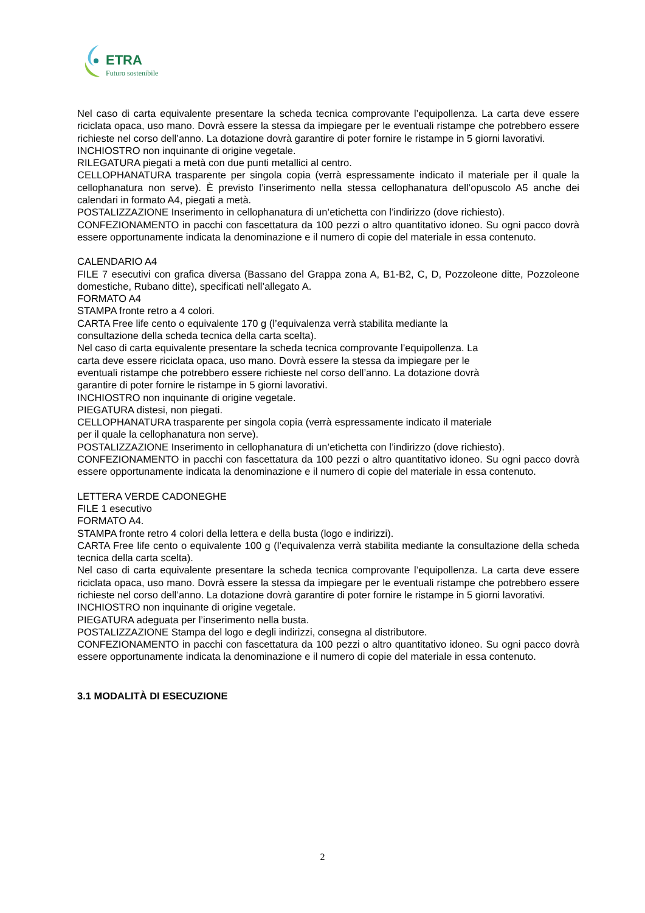ETRA
Futuro sostenibile
Nel caso di carta equivalente presentare la scheda tecnica comprovante l’equipollenza. La carta deve essere riciclata opaca, uso mano. Dovrà essere la stessa da impiegare per le eventuali ristampe che potrebbero essere richieste nel corso dell’anno. La dotazione dovrà garantire di poter fornire le ristampe in 5 giorni lavorativi.
INCHIOSTRO non inquinante di origine vegetale.
RILEGATURA piegati a metà con due punti metallici al centro.
CELLOPHANATURA trasparente per singola copia (verrà espressamente indicato il materiale per il quale la cellophanatura non serve). È previsto l’inserimento nella stessa cellophanatura dell’opuscolo A5 anche dei calendari in formato A4, piegati a metà.
POSTALIZZAZIONE Inserimento in cellophanatura di un’etichetta con l’indirizzo (dove richiesto).
CONFEZIONAMENTO in pacchi con fascettatura da 100 pezzi o altro quantitativo idoneo. Su ogni pacco dovrà essere opportunamente indicata la denominazione e il numero di copie del materiale in essa contenuto.
CALENDARIO A4
FILE 7 esecutivi con grafica diversa (Bassano del Grappa zona A, B1-B2, C, D, Pozzoleone ditte, Pozzoleone domestiche, Rubano ditte), specificati nell’allegato A.
FORMATO A4
STAMPA fronte retro a 4 colori.
CARTA Free life cento o equivalente 170 g (l’equivalenza verrà stabilita mediante la
consultazione della scheda tecnica della carta scelta).
Nel caso di carta equivalente presentare la scheda tecnica comprovante l’equipollenza. La
carta deve essere riciclata opaca, uso mano. Dovrà essere la stessa da impiegare per le
eventuali ristampe che potrebbero essere richieste nel corso dell’anno. La dotazione dovrà
garantire di poter fornire le ristampe in 5 giorni lavorativi.
INCHIOSTRO non inquinante di origine vegetale.
PIEGATURA distesi, non piegati.
CELLOPHANATURA trasparente per singola copia (verrà espressamente indicato il materiale
per il quale la cellophanatura non serve).
POSTALIZZAZIONE Inserimento in cellophanatura di un’etichetta con l’indirizzo (dove richiesto).
CONFEZIONAMENTO in pacchi con fascettatura da 100 pezzi o altro quantitativo idoneo. Su ogni pacco dovrà essere opportunamente indicata la denominazione e il numero di copie del materiale in essa contenuto.
LETTERA VERDE CADONEGHE
FILE 1 esecutivo
FORMATO A4.
STAMPA fronte retro 4 colori della lettera e della busta (logo e indirizzi).
CARTA Free life cento o equivalente 100 g (l’equivalenza verrà stabilita mediante la consultazione della scheda tecnica della carta scelta).
Nel caso di carta equivalente presentare la scheda tecnica comprovante l’equipollenza. La carta deve essere riciclata opaca, uso mano. Dovrà essere la stessa da impiegare per le eventuali ristampe che potrebbero essere richieste nel corso dell’anno. La dotazione dovrà garantire di poter fornire le ristampe in 5 giorni lavorativi.
INCHIOSTRO non inquinante di origine vegetale.
PIEGATURA adeguata per l’inserimento nella busta.
POSTALIZZAZIONE Stampa del logo e degli indirizzi, consegna al distributore.
CONFEZIONAMENTO in pacchi con fascettatura da 100 pezzi o altro quantitativo idoneo. Su ogni pacco dovrà essere opportunamente indicata la denominazione e il numero di copie del materiale in essa contenuto.
3.1 MODALITÀ DI ESECUZIONE
2